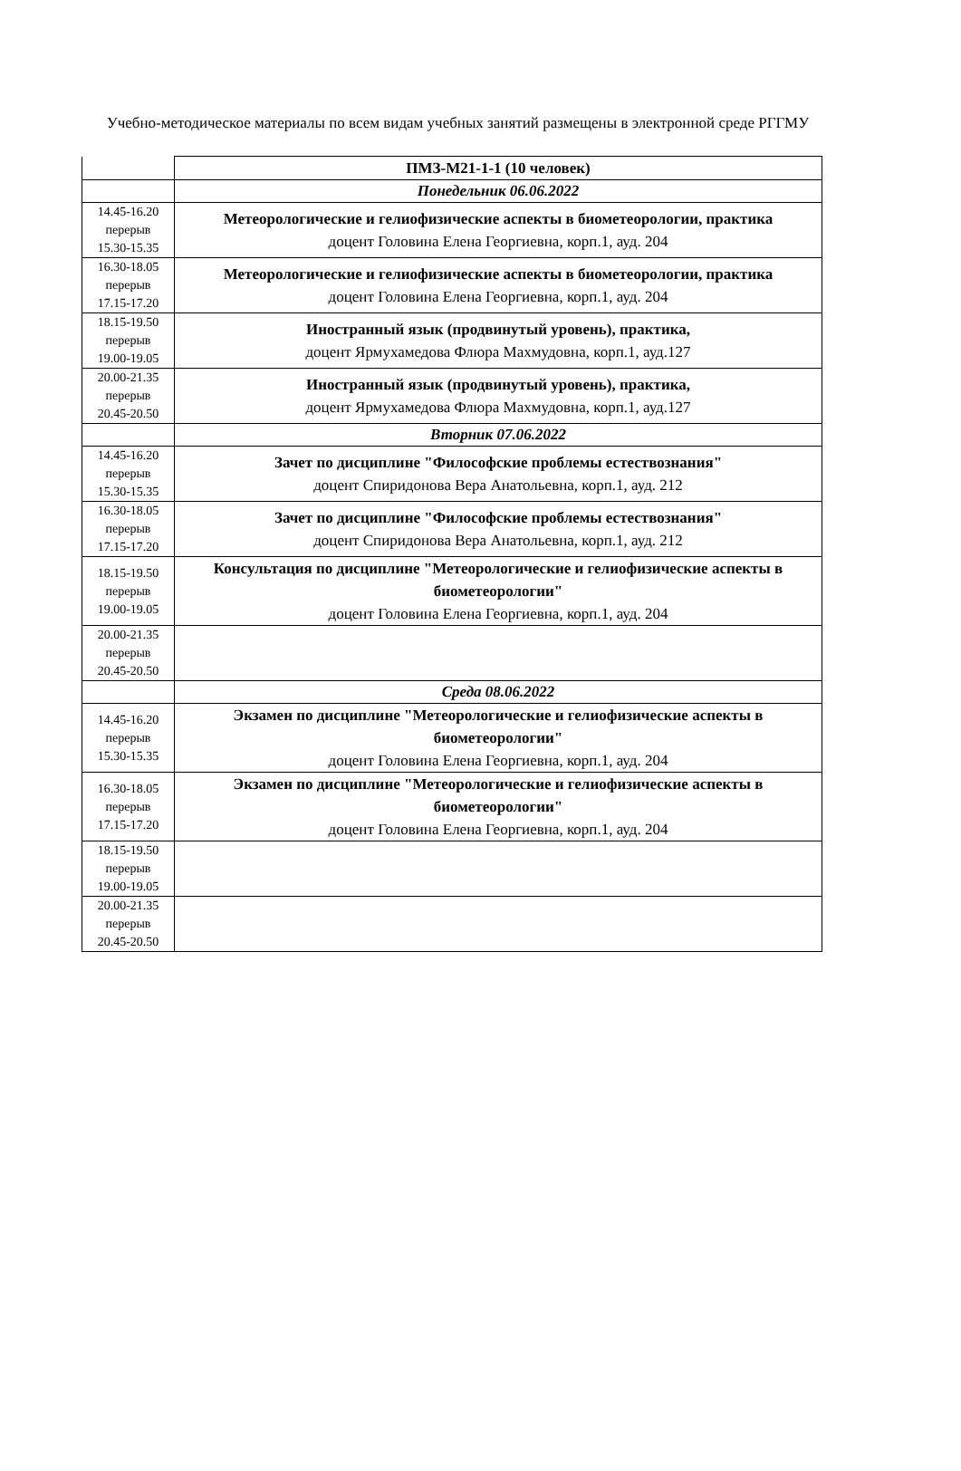Учебно-методическое материалы по всем видам учебных занятий размещены в электронной среде РГГМУ
| | ПМЗ-М21-1-1 (10 человек) |
| | Понедельник 06.06.2022 |
| 14.45-16.20 перерыв 15.30-15.35 | Метеорологические и гелиофизические аспекты в биометеорологии, практика доцент Головина Елена Георгиевна, корп.1, ауд. 204 |
| 16.30-18.05 перерыв 17.15-17.20 | Метеорологические и гелиофизические аспекты в биометеорологии, практика доцент Головина Елена Георгиевна, корп.1, ауд. 204 |
| 18.15-19.50 перерыв 19.00-19.05 | Иностранный язык (продвинутый уровень), практика, доцент Ярмухамедова Флюра Махмудовна, корп.1, ауд.127 |
| 20.00-21.35 перерыв 20.45-20.50 | Иностранный язык (продвинутый уровень), практика, доцент Ярмухамедова Флюра Махмудовна, корп.1, ауд.127 |
| | Вторник 07.06.2022 |
| 14.45-16.20 перерыв 15.30-15.35 | Зачет по дисциплине "Философские проблемы естествознания" доцент Спиридонова Вера Анатольевна, корп.1, ауд. 212 |
| 16.30-18.05 перерыв 17.15-17.20 | Зачет по дисциплине "Философские проблемы естествознания" доцент Спиридонова Вера Анатольевна, корп.1, ауд. 212 |
| 18.15-19.50 перерыв 19.00-19.05 | Консультация по дисциплине "Метеорологические и гелиофизические аспекты в биометеорологии" доцент Головина Елена Георгиевна, корп.1, ауд. 204 |
| 20.00-21.35 перерыв 20.45-20.50 | |
| | Среда 08.06.2022 |
| 14.45-16.20 перерыв 15.30-15.35 | Экзамен по дисциплине "Метеорологические и гелиофизические аспекты в биометеорологии" доцент Головина Елена Георгиевна, корп.1, ауд. 204 |
| 16.30-18.05 перерыв 17.15-17.20 | Экзамен по дисциплине "Метеорологические и гелиофизические аспекты в биометеорологии" доцент Головина Елена Георгиевна, корп.1, ауд. 204 |
| 18.15-19.50 перерыв 19.00-19.05 | |
| 20.00-21.35 перерыв 20.45-20.50 | |